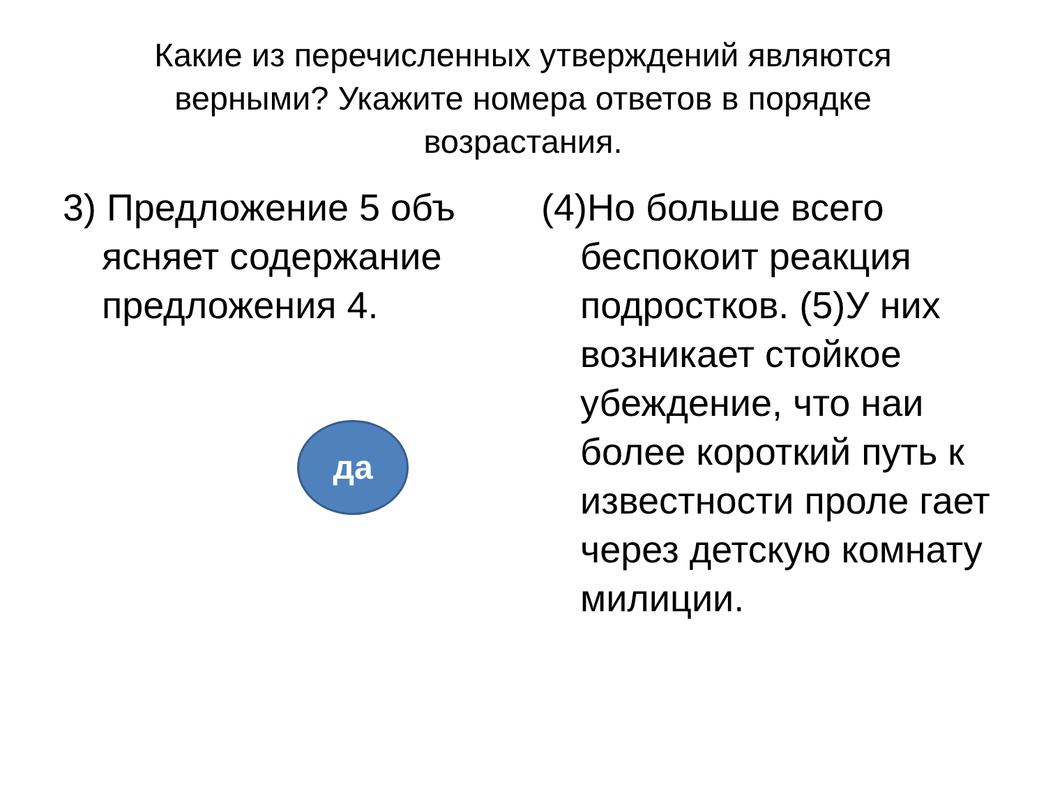Какие из перечисленных утверждений являются верными? Укажите номера ответов в порядке возрастания.
3) Предложение 5 объ ясняет содержание предложения 4.
да
(4)Но больше всего беспокоит реакция подростков. (5)У них возникает стойкое убеждение, что наи более короткий путь к известности проле гает через детскую комнату милиции.